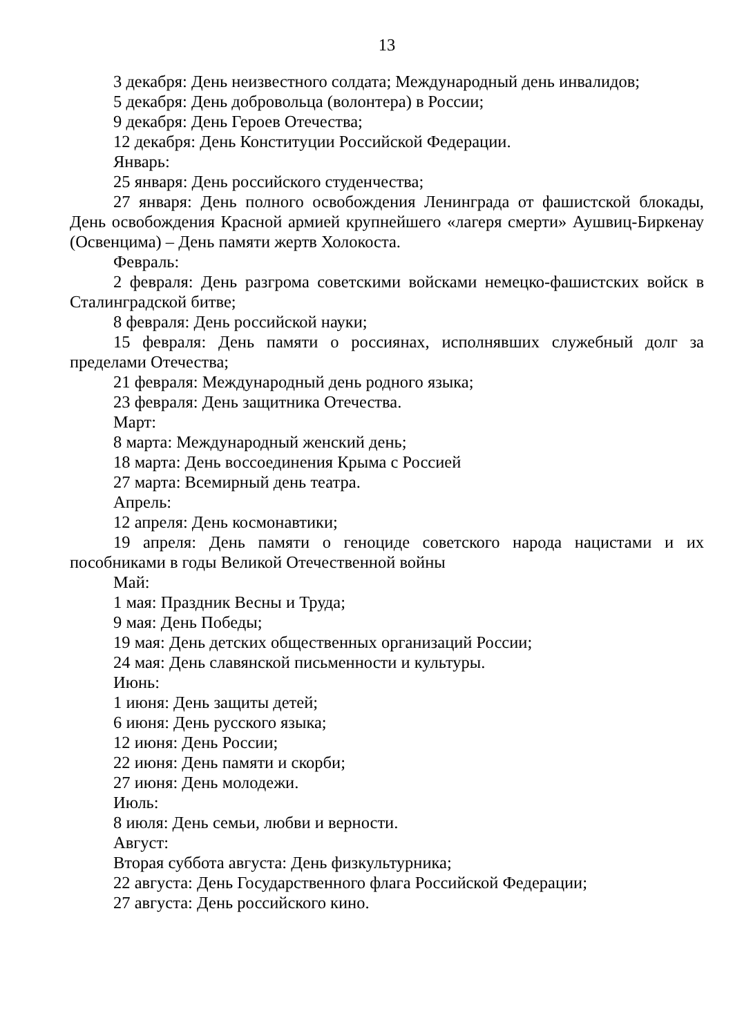13
3 декабря: День неизвестного солдата; Международный день инвалидов;
5 декабря: День добровольца (волонтера) в России;
9 декабря: День Героев Отечества;
12 декабря: День Конституции Российской Федерации.
Январь:
25 января: День российского студенчества;
27 января: День полного освобождения Ленинграда от фашистской блокады, День освобождения Красной армией крупнейшего «лагеря смерти» Аушвиц-Биркенау (Освенцима) – День памяти жертв Холокоста.
Февраль:
2 февраля: День разгрома советскими войсками немецко-фашистских войск в Сталинградской битве;
8 февраля: День российской науки;
15 февраля: День памяти о россиянах, исполнявших служебный долг за пределами Отечества;
21 февраля: Международный день родного языка;
23 февраля: День защитника Отечества.
Март:
8 марта: Международный женский день;
18 марта: День воссоединения Крыма с Россией
27 марта: Всемирный день театра.
Апрель:
12 апреля: День космонавтики;
19 апреля: День памяти о геноциде советского народа нацистами и их пособниками в годы Великой Отечественной войны
Май:
1 мая: Праздник Весны и Труда;
9 мая: День Победы;
19 мая: День детских общественных организаций России;
24 мая: День славянской письменности и культуры.
Июнь:
1 июня: День защиты детей;
6 июня: День русского языка;
12 июня: День России;
22 июня: День памяти и скорби;
27 июня: День молодежи.
Июль:
8 июля: День семьи, любви и верности.
Август:
Вторая суббота августа: День физкультурника;
22 августа: День Государственного флага Российской Федерации;
27 августа: День российского кино.